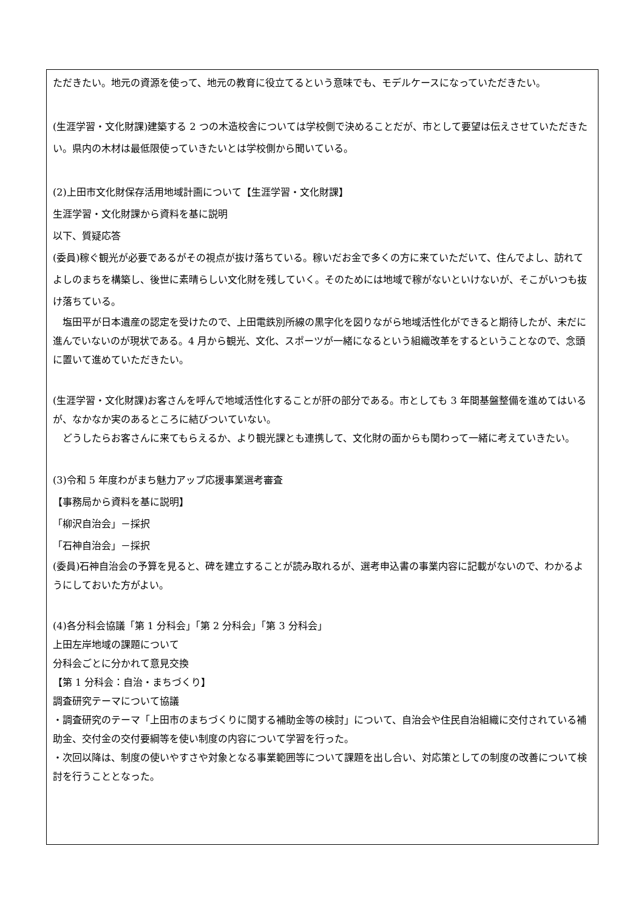ただきたい。地元の資源を使って、地元の教育に役立てるという意味でも、モデルケースになっていただきたい。
(生涯学習・文化財課)建築する 2 つの木造校舎については学校側で決めることだが、市として要望は伝えさせていただきたい。県内の木材は最低限使っていきたいとは学校側から聞いている。
(2)上田市文化財保存活用地域計画について【生涯学習・文化財課】
生涯学習・文化財課から資料を基に説明
以下、質疑応答
(委員)稼ぐ観光が必要であるがその視点が抜け落ちている。稼いだお金で多くの方に来ていただいて、住んでよし、訪れてよしのまちを構築し、後世に素晴らしい文化財を残していく。そのためには地域で稼がないといけないが、そこがいつも抜け落ちている。
　塩田平が日本遺産の認定を受けたので、上田電鉄別所線の黒字化を図りながら地域活性化ができると期待したが、未だに進んでいないのが現状である。4 月から観光、文化、スポーツが一緒になるという組織改革をするということなので、念頭に置いて進めていただきたい。
(生涯学習・文化財課)お客さんを呼んで地域活性化することが肝の部分である。市としても 3 年間基盤整備を進めてはいるが、なかなか実のあるところに結びついていない。
　どうしたらお客さんに来てもらえるか、より観光課とも連携して、文化財の面からも関わって一緒に考えていきたい。
(3)令和 5 年度わがまち魅力アップ応援事業選考審査
【事務局から資料を基に説明】
「柳沢自治会」－採択
「石神自治会」－採択
(委員)石神自治会の予算を見ると、碑を建立することが読み取れるが、選考申込書の事業内容に記載がないので、わかるようにしておいた方がよい。
(4)各分科会協議「第 1 分科会」「第 2 分科会」「第 3 分科会」
上田左岸地域の課題について
分科会ごとに分かれて意見交換
【第 1 分科会：自治・まちづくり】
調査研究テーマについて協議
・調査研究のテーマ「上田市のまちづくりに関する補助金等の検討」について、自治会や住民自治組織に交付されている補助金、交付金の交付要綱等を使い制度の内容について学習を行った。
・次回以降は、制度の使いやすさや対象となる事業範囲等について課題を出し合い、対応策としての制度の改善について検討を行うこととなった。